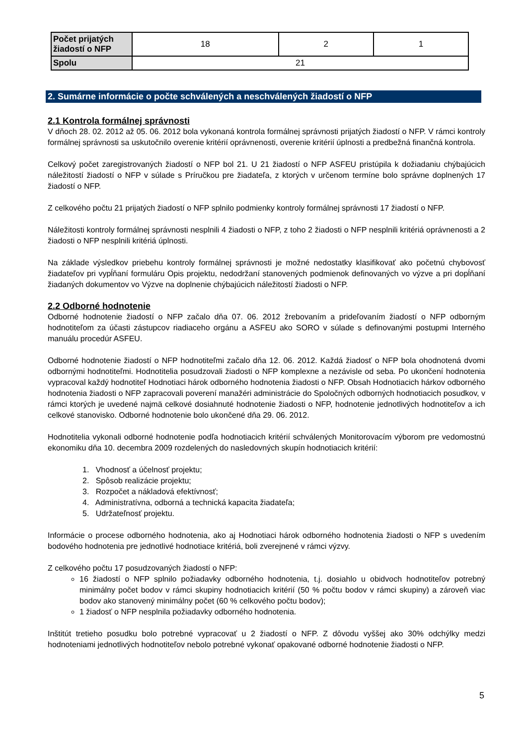| Počet prijatých žiadostí o NFP | 18 | 2 | 1 |
| Spolu | 21 | | |
2. Sumárne informácie o počte schválených a neschválených žiadostí o NFP
2.1 Kontrola formálnej správnosti
V dňoch 28. 02. 2012 až 05. 06. 2012 bola vykonaná kontrola formálnej správnosti prijatých žiadostí o NFP. V rámci kontroly formálnej správnosti sa uskutočnilo overenie kritérií oprávnenosti, overenie kritérií úplnosti a predbežná finančná kontrola.
Celkový počet zaregistrovaných žiadostí o NFP bol 21. U 21 žiadostí o NFP ASFEU pristúpila k dožiadaniu chýbajúcich náležitostí žiadostí o NFP v súlade s Príručkou pre žiadateľa, z ktorých v určenom termíne bolo správne doplnených 17 žiadostí o NFP.
Z celkového počtu 21 prijatých žiadostí o NFP splnilo podmienky kontroly formálnej správnosti 17 žiadostí o NFP.
Náležitosti kontroly formálnej správnosti nesplnili 4 žiadosti o NFP, z toho 2 žiadosti o NFP nesplnili kritériá oprávnenosti a 2 žiadosti o NFP nesplnili kritériá úplnosti.
Na základe výsledkov priebehu kontroly formálnej správnosti je možné nedostatky klasifikovať ako početnú chybovosť žiadateľov pri vypĺňaní formuláru Opis projektu, nedodržaní stanovených podmienok definovaných vo výzve a pri dopĺňaní žiadaných dokumentov vo Výzve na doplnenie chýbajúcich náležitostí žiadosti o NFP.
2.2 Odborné hodnotenie
Odborné hodnotenie žiadostí o NFP začalo dňa 07. 06. 2012 žrebovaním a prideľovaním žiadostí o NFP odborným hodnotiteľom za účasti zástupcov riadiaceho orgánu a ASFEU ako SORO v súlade s definovanými postupmi Interného manuálu procedúr ASFEU.
Odborné hodnotenie žiadostí o NFP hodnotiteľmi začalo dňa 12. 06. 2012. Každá žiadosť o NFP bola ohodnotená dvomi odbornými hodnotiteľmi. Hodnotitelia posudzovali žiadosti o NFP komplexne a nezávisle od seba. Po ukončení hodnotenia vypracoval každý hodnotiteľ Hodnotiaci hárok odborného hodnotenia žiadosti o NFP. Obsah Hodnotiacich hárkov odborného hodnotenia žiadosti o NFP zapracovali poverení manažéri administrácie do Spoločných odborných hodnotiacich posudkov, v rámci ktorých je uvedené najmä celkové dosiahnuté hodnotenie žiadosti o NFP, hodnotenie jednotlivých hodnotiteľov a ich celkové stanovisko. Odborné hodnotenie bolo ukončené dňa 29. 06. 2012.
Hodnotitelia vykonali odborné hodnotenie podľa hodnotiacich kritérií schválených Monitorovacím výborom pre vedomostnú ekonomiku dňa 10. decembra 2009 rozdelených do nasledovných skupín hodnotiacich kritérií:
1. Vhodnosť a účelnosť projektu;
2. Spôsob realizácie projektu;
3. Rozpočet a nákladová efektívnosť;
4. Administratívna, odborná a technická kapacita žiadateľa;
5. Udržateľnosť projektu.
Informácie o procese odborného hodnotenia, ako aj Hodnotiaci hárok odborného hodnotenia žiadosti o NFP s uvedením bodového hodnotenia pre jednotlivé hodnotiace kritériá, boli zverejnené v rámci výzvy.
Z celkového počtu 17 posudzovaných žiadostí o NFP:
16 žiadostí o NFP splnilo požiadavky odborného hodnotenia, t.j. dosiahlo u obidvoch hodnotiteľov potrebný minimálny počet bodov v rámci skupiny hodnotiacich kritérií (50 % počtu bodov v rámci skupiny) a zároveň viac bodov ako stanovený minimálny počet (60 % celkového počtu bodov);
1 žiadosť o NFP nesplnila požiadavky odborného hodnotenia.
Inštitút tretieho posudku bolo potrebné vypracovať u 2 žiadostí o NFP. Z dôvodu vyššej ako 30% odchýlky medzi hodnoteniami jednotlivých hodnotiteľov nebolo potrebné vykonať opakované odborné hodnotenie žiadosti o NFP.
5